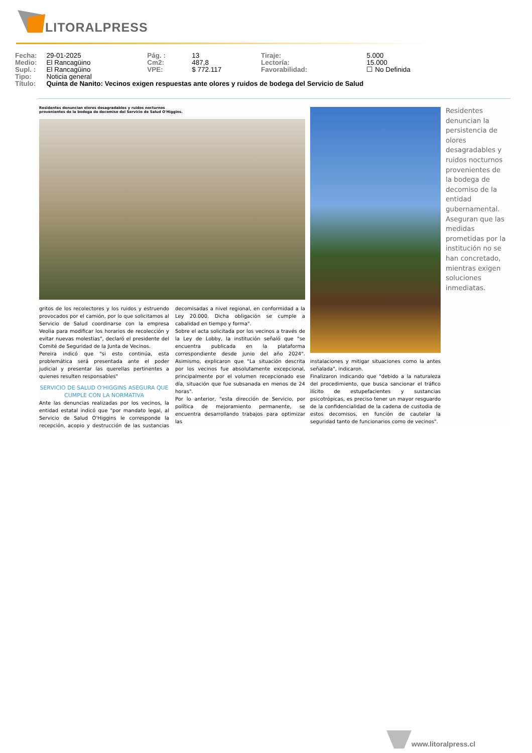LITORALPRESS
| Fecha: | 29-01-2025 | Pág. : | 13 | Tiraje: | 5.000 |
| Medio: | El Rancagüino | Cm2: | 487,8 | Lectoría: | 15.000 |
| Supl. : | El Rancagüino | VPE: | $ 772.117 | Favorabilidad: | ☐ No Definida |
| Tipo: | Noticia general | | | | |
| Título: | Quinta de Nanito: Vecinos exigen respuestas ante olores y ruidos de bodega del Servicio de Salud | | | | |
Residentes denuncian olores desagradables y ruidos nocturnos provenientes de la bodega de decomiso del Servicio de Salud O'Higgins.
Residentes denuncian la persistencia de olores desagradables y ruidos nocturnos provenientes de la bodega de decomiso de la entidad gubernamental. Aseguran que las medidas prometidas por la institución no se han concretado, mientras exigen soluciones inmediatas.
gritos de los recolectores y los ruidos y estruendo provocados por el camión, por lo que solicitamos al Servicio de Salud coordinarse con la empresa Veolia para modificar los horarios de recolección y evitar nuevas molestias", declaró el presidente del Comité de Seguridad de la Junta de Vecinos.
Pereira indicó que "si esto continúa, esta problemática será presentada ante el poder judicial y presentar las querellas pertinentes a quienes resulten responsables"
SERVICIO DE SALUD O'HIGGINS ASEGURA QUE CUMPLE CON LA NORMATIVA
Ante las denuncias realizadas por los vecinos, la entidad estatal indicó que "por mandato legal, al Servicio de Salud O'Higgins le corresponde la recepción, acopio y destrucción de las sustancias decomisadas a nivel regional, en conformidad a la Ley 20.000. Dicha obligación se cumple a cabalidad en tiempo y forma".
Sobre el acta solicitada por los vecinos a través de la Ley de Lobby, la institución señaló que "se encuentra publicada en la plataforma correspondiente desde junio del año 2024". Asimismo, explicaron que "La situación descrita por los vecinos fue absolutamente excepcional, principalmente por el volumen recepcionado ese día, situación que fue subsanada en menos de 24 horas".
Por lo anterior, "esta dirección de Servicio, por política de mejoramiento permanente, se encuentra desarrollando trabajos para optimizar las
instalaciones y mitigar situaciones como la antes señalada", indicaron.
Finalizaron indicando que "debido a la naturaleza del procedimiento, que busca sancionar el tráfico ilícito de estupefacientes y sustancias psicotrópicas, es preciso tener un mayor resguardo de la confidencialidad de la cadena de custodia de estos decomisos, en función de cautelar la seguridad tanto de funcionarios como de vecinos".
www.litoralpress.cl